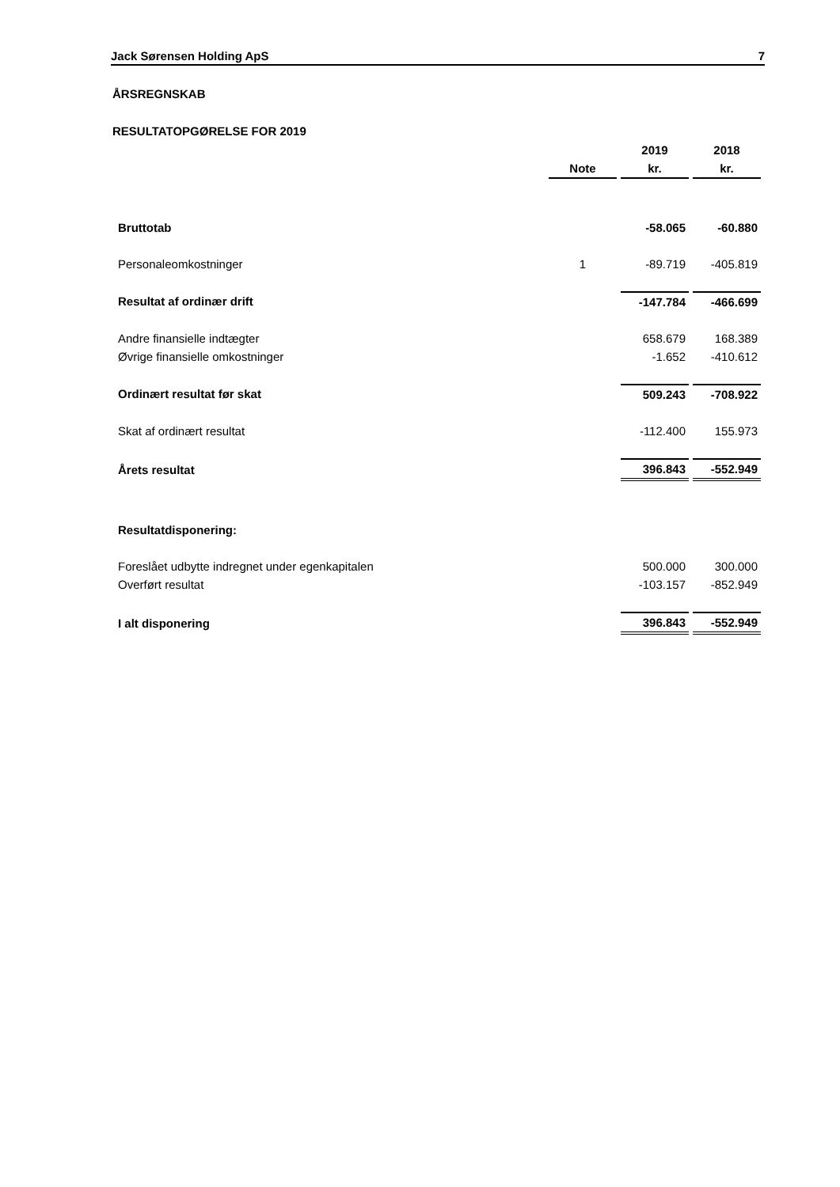Jack Sørensen Holding ApS 7
ÅRSREGNSKAB
RESULTATOPGØRELSE FOR 2019
| | | 2019 | 2018 |
| --- | --- | --- | --- |
| | Note | kr. | kr. |
| Bruttotab | | -58.065 | -60.880 |
| Personaleomkostninger | 1 | -89.719 | -405.819 |
| Resultat af ordinær drift | | -147.784 | -466.699 |
| Andre finansielle indtægter | | 658.679 | 168.389 |
| Øvrige finansielle omkostninger | | -1.652 | -410.612 |
| Ordinært resultat før skat | | 509.243 | -708.922 |
| Skat af ordinært resultat | | -112.400 | 155.973 |
| Årets resultat | | 396.843 | -552.949 |
| Resultatdisponering: | | | |
| Foreslået udbytte indregnet under egenkapitalen | | 500.000 | 300.000 |
| Overført resultat | | -103.157 | -852.949 |
| I alt disponering | | 396.843 | -552.949 |